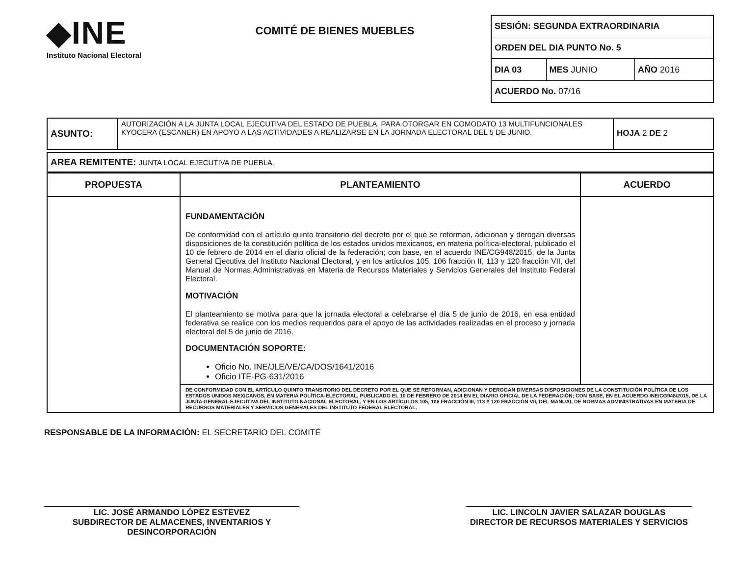◆INE
Instituto Nacional Electoral
COMITÉ DE BIENES MUEBLES
| SESIÓN: SEGUNDA EXTRAORDINARIA | | |
| ORDEN DEL DIA PUNTO No. 5 | | |
| DIA 03 | MES JUNIO | AÑO 2016 |
| ACUERDO No. 07/16 | | |
| ASUNTO: | AUTORIZACIÓN A LA JUNTA LOCAL EJECUTIVA DEL ESTADO DE PUEBLA, PARA OTORGAR EN COMODATO 13 MULTIFUNCIONALES KYOCERA (ESCANER) EN APOYO A LAS ACTIVIDADES A REALIZARSE EN LA JORNADA ELECTORAL DEL 5 DE JUNIO. | HOJA 2 DE 2 |
| AREA REMITENTE: JUNTA LOCAL EJECUTIVA DE PUEBLA. |
| PROPUESTA | PLANTEAMIENTO | ACUERDO |
| --- | --- | --- |
| | FUNDAMENTACIÓN De conformidad con el artículo quinto transitorio del decreto por el que se reforman, adicionan y derogan diversas disposiciones de la constitución política de los estados unidos mexicanos, en materia política-electoral, publicado el 10 de febrero de 2014 en el diario oficial de la federación; con base, en el acuerdo INE/CG948/2015, de la Junta General Ejecutiva del Instituto Nacional Electoral, y en los artículos 105, 106 fracción II, 113 y 120 fracción VII, del Manual de Normas Administrativas en Materia de Recursos Materiales y Servicios Generales del Instituto Federal Electoral. MOTIVACIÓN El planteamiento se motiva para que la jornada electoral a celebrarse el día 5 de junio de 2016, en esa entidad federativa se realice con los medios requeridos para el apoyo de las actividades realizadas en el proceso y jornada electoral del 5 de junio de 2016. DOCUMENTACIÓN SOPORTE: Oficio No. INE/JLE/VE/CA/DOS/1641/2016 Oficio ITE-PG-631/2016 | |
| | DE CONFORMIDAD CON EL ARTÍCULO QUINTO TRANSITORIO DEL DECRETO POR EL QUE SE REFORMAN, ADICIONAN Y DEROGAN DIVERSAS DISPOSICIONES DE LA CONSTITUCIÓN POLÍTICA DE LOS ESTADOS UNIDOS MEXICANOS, EN MATERIA POLÍTICA-ELECTORAL, PUBLICADO EL 10 DE FEBRERO DE 2014 EN EL DIARIO OFICIAL DE LA FEDERACIÓN; CON BASE, EN EL ACUERDO INE/CG948/2015, DE LA JUNTA GENERAL EJECUTIVA DEL INSTITUTO NACIONAL ELECTORAL, Y EN LOS ARTÍCULOS 105, 106 FRACCIÓN III, 113 Y 120 FRACCIÓN VII, DEL MANUAL DE NORMAS ADMINISTRATIVAS EN MATERIA DE RECURSOS MATERIALES Y SERVICIOS GENERALES DEL INSTITUTO FEDERAL ELECTORAL. | |
RESPONSABLE DE LA INFORMACIÓN: EL SECRETARIO DEL COMITÉ
LIC. JOSÉ ARMANDO LÓPEZ ESTEVEZ
SUBDIRECTOR DE ALMACENES, INVENTARIOS Y DESINCORPORACIÓN
LIC. LINCOLN JAVIER SALAZAR DOUGLAS
DIRECTOR DE RECURSOS MATERIALES Y SERVICIOS